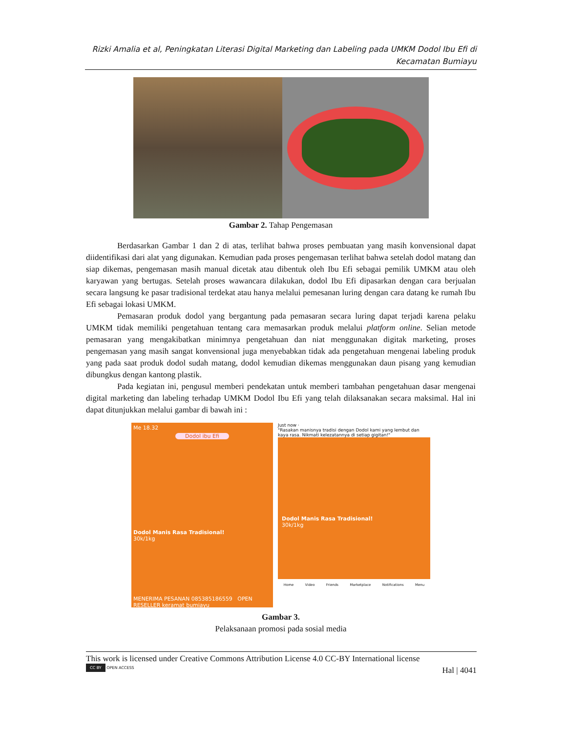Rizki Amalia et al, Peningkatan Literasi Digital Marketing dan Labeling pada UMKM Dodol Ibu Efi di Kecamatan Bumiayu
Gambar 2. Tahap Pengemasan
Berdasarkan Gambar 1 dan 2 di atas, terlihat bahwa proses pembuatan yang masih konvensional dapat diidentifikasi dari alat yang digunakan. Kemudian pada proses pengemasan terlihat bahwa setelah dodol matang dan siap dikemas, pengemasan masih manual dicetak atau dibentuk oleh Ibu Efi sebagai pemilik UMKM atau oleh karyawan yang bertugas. Setelah proses wawancara dilakukan, dodol Ibu Efi dipasarkan dengan cara berjualan secara langsung ke pasar tradisional terdekat atau hanya melalui pemesanan luring dengan cara datang ke rumah Ibu Efi sebagai lokasi UMKM.
Pemasaran produk dodol yang bergantung pada pemasaran secara luring dapat terjadi karena pelaku UMKM tidak memiliki pengetahuan tentang cara memasarkan produk melalui platform online. Selian metode pemasaran yang mengakibatkan minimnya pengetahuan dan niat menggunakan digitak marketing, proses pengemasan yang masih sangat konvensional juga menyebabkan tidak ada pengetahuan mengenai labeling produk yang pada saat produk dodol sudah matang, dodol kemudian dikemas menggunakan daun pisang yang kemudian dibungkus dengan kantong plastik.
Pada kegiatan ini, pengusul memberi pendekatan untuk memberi tambahan pengetahuan dasar mengenai digital marketing dan labeling terhadap UMKM Dodol Ibu Efi yang telah dilaksanakan secara maksimal. Hal ini dapat ditunjukkan melalui gambar di bawah ini :
Me 18.32
Dodol ibu Efi
Dodol Manis Rasa Tradisional!
30k/1kg
MENERIMA PESANAN 085385186559 OPEN RESELLER keramat bumiayu
Just now ·
"Rasakan manisnya tradisi dengan Dodol kami yang lembut dan kaya rasa. Nikmati kelezatannya di setiap gigitan!"
Dodol Manis Rasa Tradisional!
30k/1kg
Home Video Friends Marketplace Notifications Menu
Gambar 3.
Pelaksanaan promosi pada sosial media
This work is licensed under Creative Commons Attribution License 4.0 CC-BY International license
CC BY OPEN ACCESS Hal | 4041